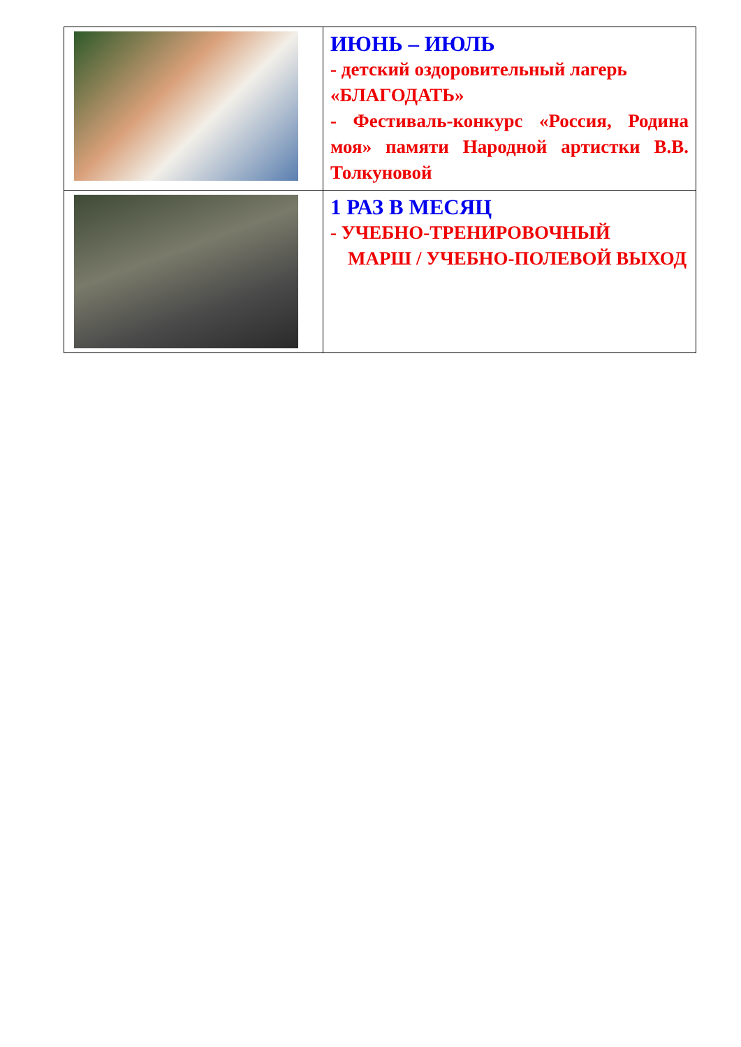| | ИЮНЬ – ИЮЛЬ - детский оздоровительный лагерь «БЛАГОДАТЬ» - Фестиваль-конкурс «Россия, Родина моя» памяти Народной артистки В.В. Толкуновой |
| | 1 РАЗ В МЕСЯЦ - УЧЕБНО-ТРЕНИРОВОЧНЫЙ МАРШ / УЧЕБНО-ПОЛЕВОЙ ВЫХОД |